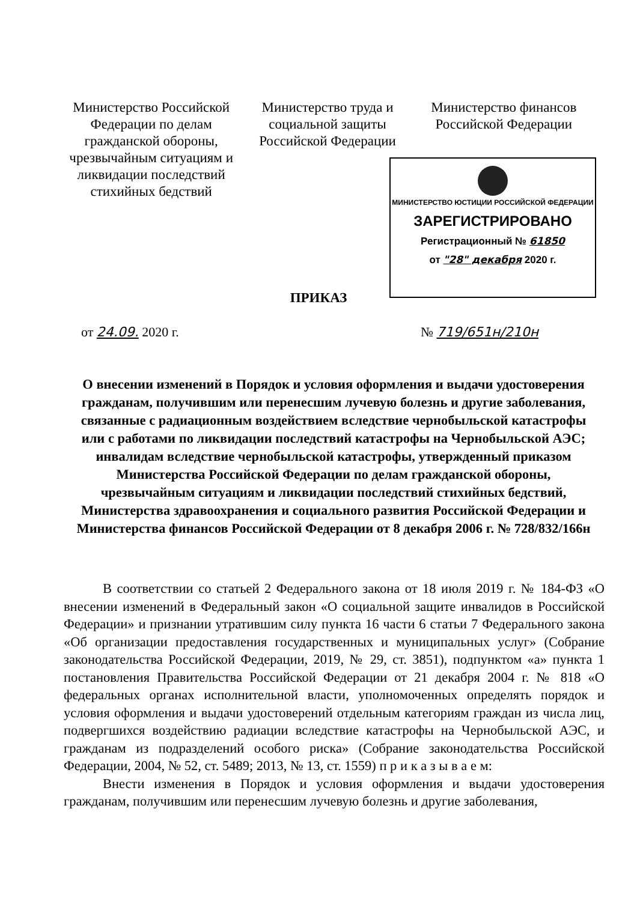Министерство Российской Федерации по делам гражданской обороны, чрезвычайным ситуациям и ликвидации последствий стихийных бедствий
Министерство труда и социальной защиты Российской Федерации
Министерство финансов Российской Федерации
МИНИСТЕРСТВО ЮСТИЦИИ РОССИЙСКОЙ ФЕДЕРАЦИИ
ЗАРЕГИСТРИРОВАНО
Регистрационный № 61850
от "28" декабря 2020 г.
ПРИКАЗ
от 24.09. 2020 г. № 719/651н/210н
О внесении изменений в Порядок и условия оформления и выдачи удостоверения гражданам, получившим или перенесшим лучевую болезнь и другие заболевания, связанные с радиационным воздействием вследствие чернобыльской катастрофы или с работами по ликвидации последствий катастрофы на Чернобыльской АЭС; инвалидам вследствие чернобыльской катастрофы, утвержденный приказом Министерства Российской Федерации по делам гражданской обороны, чрезвычайным ситуациям и ликвидации последствий стихийных бедствий, Министерства здравоохранения и социального развития Российской Федерации и Министерства финансов Российской Федерации от 8 декабря 2006 г. № 728/832/166н
В соответствии со статьей 2 Федерального закона от 18 июля 2019 г. № 184-ФЗ «О внесении изменений в Федеральный закон «О социальной защите инвалидов в Российской Федерации» и признании утратившим силу пункта 16 части 6 статьи 7 Федерального закона «Об организации предоставления государственных и муниципальных услуг» (Собрание законодательства Российской Федерации, 2019, № 29, ст. 3851), подпунктом «а» пункта 1 постановления Правительства Российской Федерации от 21 декабря 2004 г. № 818 «О федеральных органах исполнительной власти, уполномоченных определять порядок и условия оформления и выдачи удостоверений отдельным категориям граждан из числа лиц, подвергшихся воздействию радиации вследствие катастрофы на Чернобыльской АЭС, и гражданам из подразделений особого риска» (Собрание законодательства Российской Федерации, 2004, № 52, ст. 5489; 2013, № 13, ст. 1559) п р и к а з ы в а е м:
Внести изменения в Порядок и условия оформления и выдачи удостоверения гражданам, получившим или перенесшим лучевую болезнь и другие заболевания,